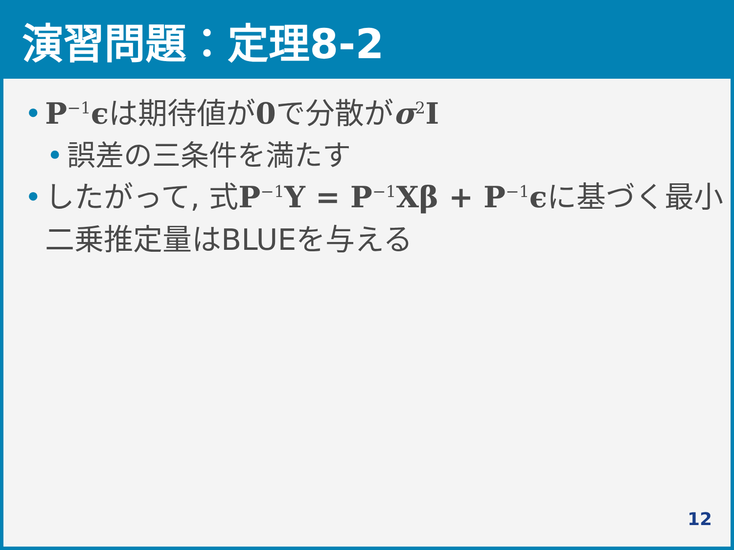演習問題：定理8-2
• P<sup>−1</sup>ϵは期待値が0で分散がσ<sup>2</sup>I
• 誤差の三条件を満たす
• したがって, 式P<sup>−1</sup>Y = P<sup>−1</sup>Xβ + P<sup>−1</sup>ϵに基づく最小二乗推定量はBLUEを与える
12